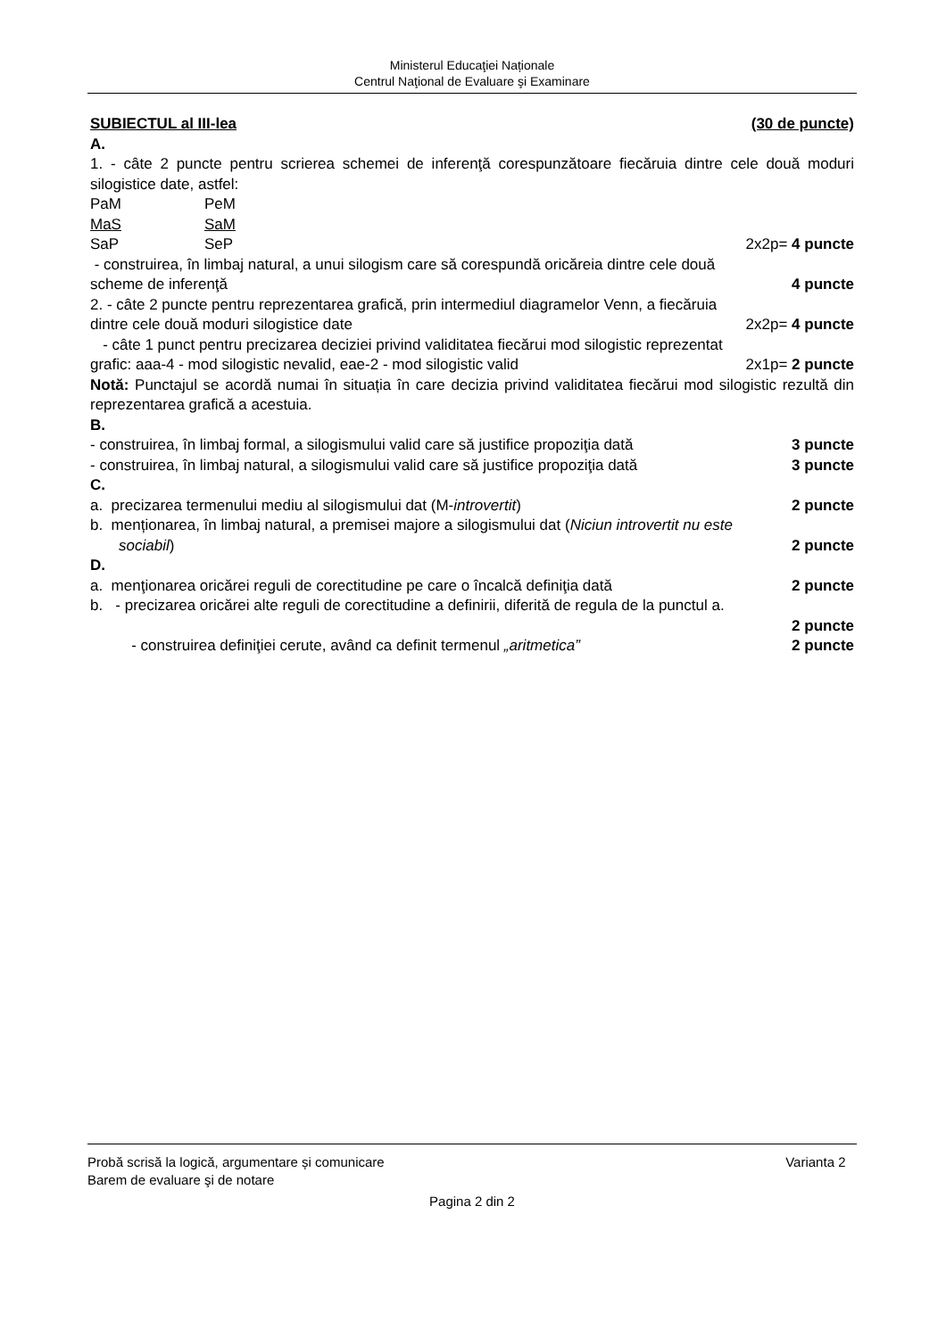Ministerul Educaţiei Naționale
Centrul Naţional de Evaluare şi Examinare
SUBIECTUL al III-lea (30 de puncte)
A.
1. - câte 2 puncte pentru scrierea schemei de inferenţă corespunzătoare fiecăruia dintre cele două moduri silogistice date, astfel:
PaM PeM
MaS SaM
SaP SeP 2x2p= 4 puncte
- construirea, în limbaj natural, a unui silogism care să corespundă oricăreia dintre cele două
scheme de inferenţă 4 puncte
2. - câte 2 puncte pentru reprezentarea grafică, prin intermediul diagramelor Venn, a fiecăruia
dintre cele două moduri silogistice date 2x2p= 4 puncte
- câte 1 punct pentru precizarea deciziei privind validitatea fiecărui mod silogistic reprezentat
grafic: aaa-4 - mod silogistic nevalid, eae-2 - mod silogistic valid 2x1p= 2 puncte
Notă: Punctajul se acordă numai în situația în care decizia privind validitatea fiecărui mod silogistic rezultă din reprezentarea grafică a acestuia.
B.
- construirea, în limbaj formal, a silogismului valid care să justifice propoziţia dată 3 puncte
- construirea, în limbaj natural, a silogismului valid care să justifice propoziţia dată 3 puncte
C.
a. precizarea termenului mediu al silogismului dat (M-introvertit) 2 puncte
b. menționarea, în limbaj natural, a premisei majore a silogismului dat (Niciun introvertit nu este
sociabil) 2 puncte
D.
a. menţionarea oricărei reguli de corectitudine pe care o încalcă definiţia dată 2 puncte
b. - precizarea oricărei alte reguli de corectitudine a definirii, diferită de regula de la punctul a.
2 puncte
- construirea definiţiei cerute, având ca definit termenul „aritmetica” 2 puncte
Probă scrisă la logică, argumentare și comunicare Varianta 2
Barem de evaluare şi de notare
Pagina 2 din 2